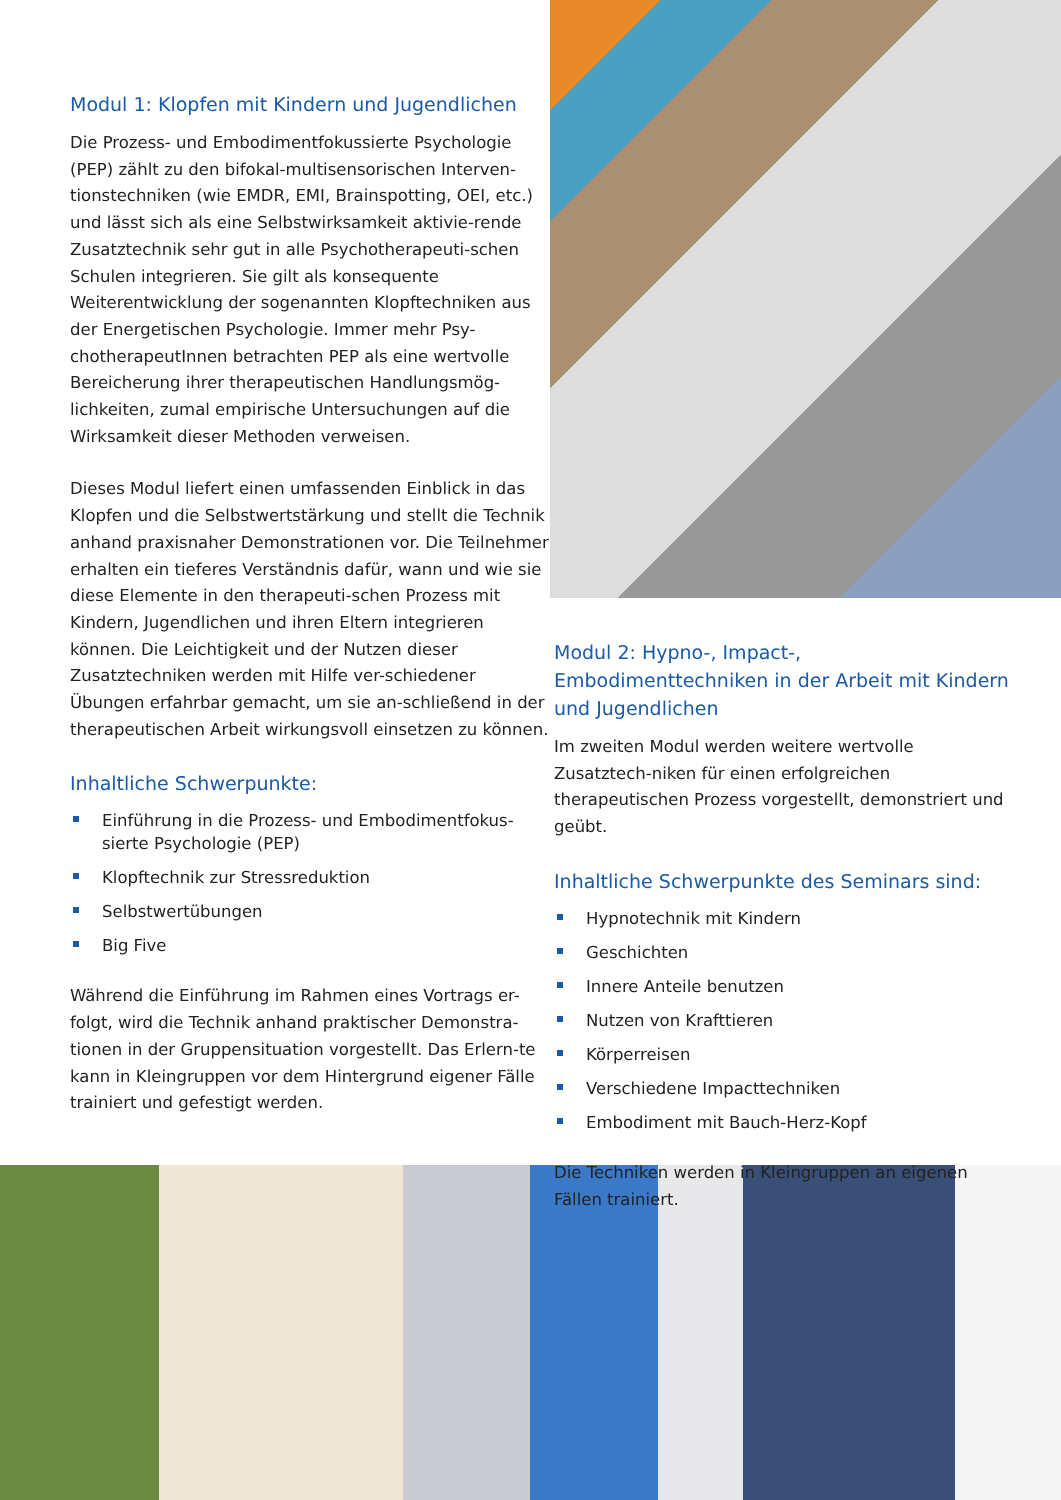Modul 1: Klopfen mit Kindern und Jugendlichen
Die Prozess- und Embodimentfokussierte Psychologie (PEP) zählt zu den bifokal-multisensorischen Interven-tionstechniken (wie EMDR, EMI, Brainspotting, OEI, etc.) und lässt sich als eine Selbstwirksamkeit aktivie-rende Zusatztechnik sehr gut in alle Psychotherapeuti-schen Schulen integrieren. Sie gilt als konsequente Weiterentwicklung der sogenannten Klopftechniken aus der Energetischen Psychologie. Immer mehr Psy-chotherapeutInnen betrachten PEP als eine wertvolle Bereicherung ihrer therapeutischen Handlungsmög-lichkeiten, zumal empirische Untersuchungen auf die Wirksamkeit dieser Methoden verweisen.
Dieses Modul liefert einen umfassenden Einblick in das Klopfen und die Selbstwertstärkung und stellt die Technik anhand praxisnaher Demonstrationen vor. Die Teilnehmer erhalten ein tieferes Verständnis dafür, wann und wie sie diese Elemente in den therapeuti-schen Prozess mit Kindern, Jugendlichen und ihren Eltern integrieren können. Die Leichtigkeit und der Nutzen dieser Zusatztechniken werden mit Hilfe ver-schiedener Übungen erfahrbar gemacht, um sie an-schließend in der therapeutischen Arbeit wirkungsvoll einsetzen zu können.
Inhaltliche Schwerpunkte:
Einführung in die Prozess- und Embodimentfokus-sierte Psychologie (PEP)
Klopftechnik zur Stressreduktion
Selbstwertübungen
Big Five
Während die Einführung im Rahmen eines Vortrags er-folgt, wird die Technik anhand praktischer Demonstra-tionen in der Gruppensituation vorgestellt. Das Erlern-te kann in Kleingruppen vor dem Hintergrund eigener Fälle trainiert und gefestigt werden.
Modul 2: Hypno-, Impact-, Embodimenttechniken in der Arbeit mit Kindern und Jugendlichen
Im zweiten Modul werden weitere wertvolle Zusatztech-niken für einen erfolgreichen therapeutischen Prozess vorgestellt, demonstriert und geübt.
Inhaltliche Schwerpunkte des Seminars sind:
Hypnotechnik mit Kindern
Geschichten
Innere Anteile benutzen
Nutzen von Krafttieren
Körperreisen
Verschiedene Impacttechniken
Embodiment mit Bauch-Herz-Kopf
Die Techniken werden in Kleingruppen an eigenen Fällen trainiert.